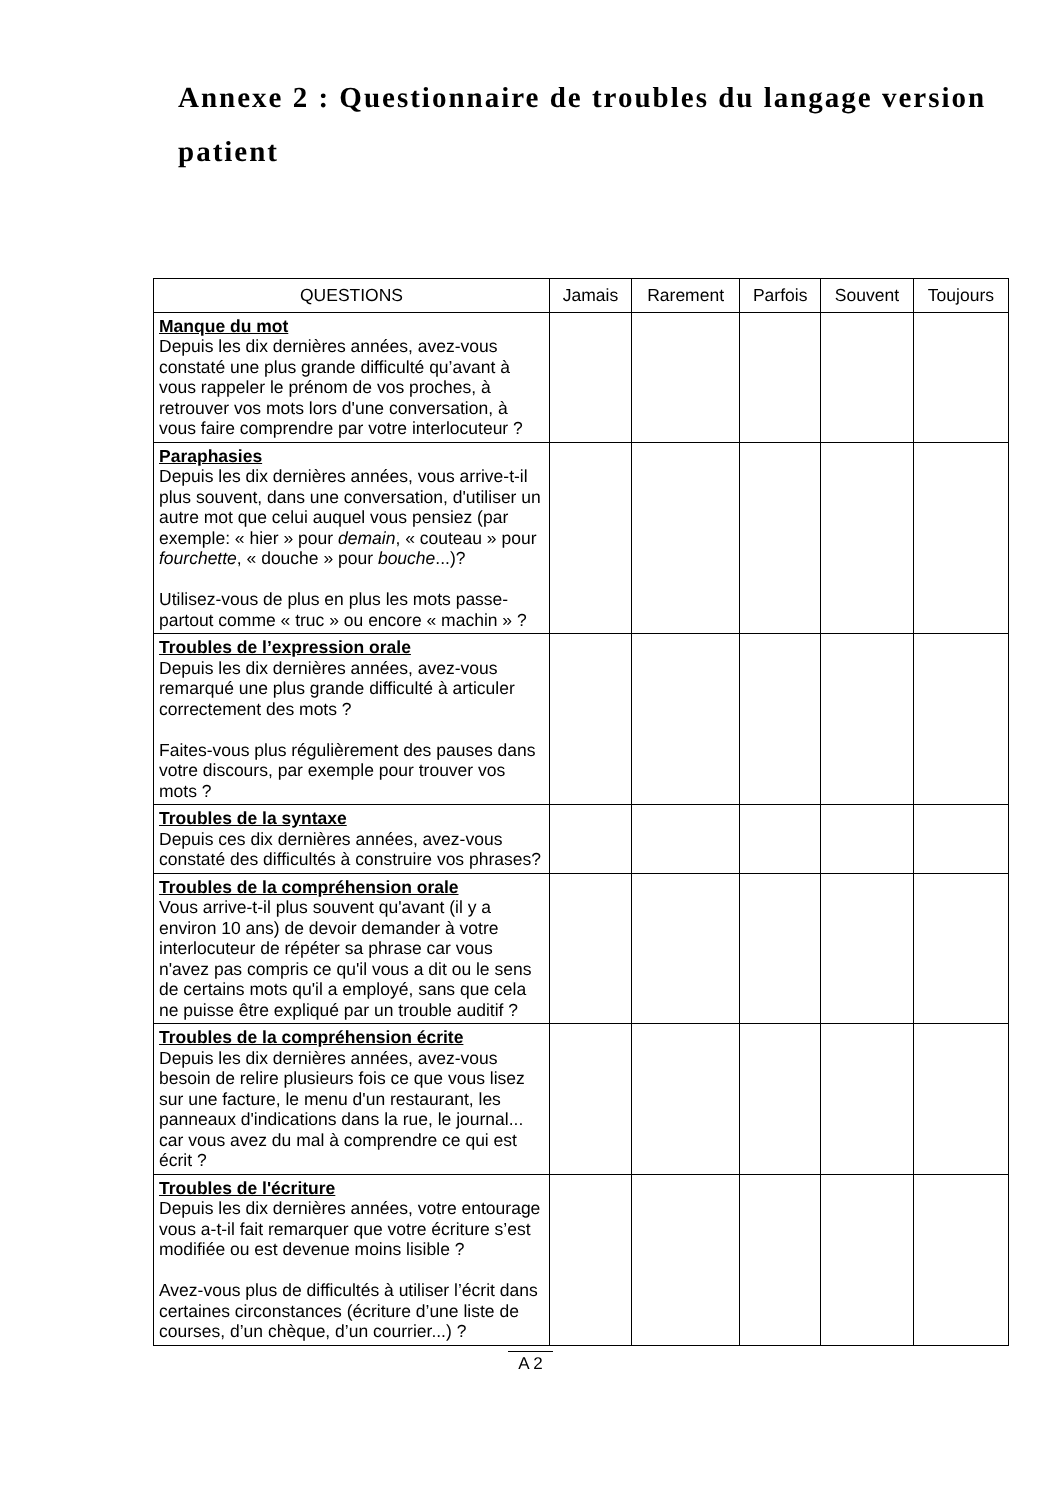Annexe 2 : Questionnaire de troubles du langage version patient
| QUESTIONS | Jamais | Rarement | Parfois | Souvent | Toujours |
| --- | --- | --- | --- | --- | --- |
| Manque du mot Depuis les dix dernières années, avez-vous constaté une plus grande difficulté qu’avant à vous rappeler le prénom de vos proches, à retrouver vos mots lors d'une conversation, à vous faire comprendre par votre interlocuteur ? | | | | | |
| Paraphasies Depuis les dix dernières années, vous arrive-t-il plus souvent, dans une conversation, d'utiliser un autre mot que celui auquel vous pensiez (par exemple: « hier » pour demain , « couteau » pour fourchette , « douche » pour bouche ...)? Utilisez-vous de plus en plus les mots passe-partout comme « truc » ou encore « machin » ? | | | | | |
| Troubles de l’expression orale Depuis les dix dernières années, avez-vous remarqué une plus grande difficulté à articuler correctement des mots ? Faites-vous plus régulièrement des pauses dans votre discours, par exemple pour trouver vos mots ? | | | | | |
| Troubles de la syntaxe Depuis ces dix dernières années, avez-vous constaté des difficultés à construire vos phrases? | | | | | |
| Troubles de la compréhension orale Vous arrive-t-il plus souvent qu'avant (il y a environ 10 ans) de devoir demander à votre interlocuteur de répéter sa phrase car vous n'avez pas compris ce qu'il vous a dit ou le sens de certains mots qu'il a employé, sans que cela ne puisse être expliqué par un trouble auditif ? | | | | | |
| Troubles de la compréhension écrite Depuis les dix dernières années, avez-vous besoin de relire plusieurs fois ce que vous lisez sur une facture, le menu d'un restaurant, les panneaux d'indications dans la rue, le journal... car vous avez du mal à comprendre ce qui est écrit ? | | | | | |
| Troubles de l'écriture Depuis les dix dernières années, votre entourage vous a-t-il fait remarquer que votre écriture s’est modifiée ou est devenue moins lisible ? Avez-vous plus de difficultés à utiliser l’écrit dans certaines circonstances (écriture d’une liste de courses, d’un chèque, d’un courrier...) ? | | | | | |
A 2